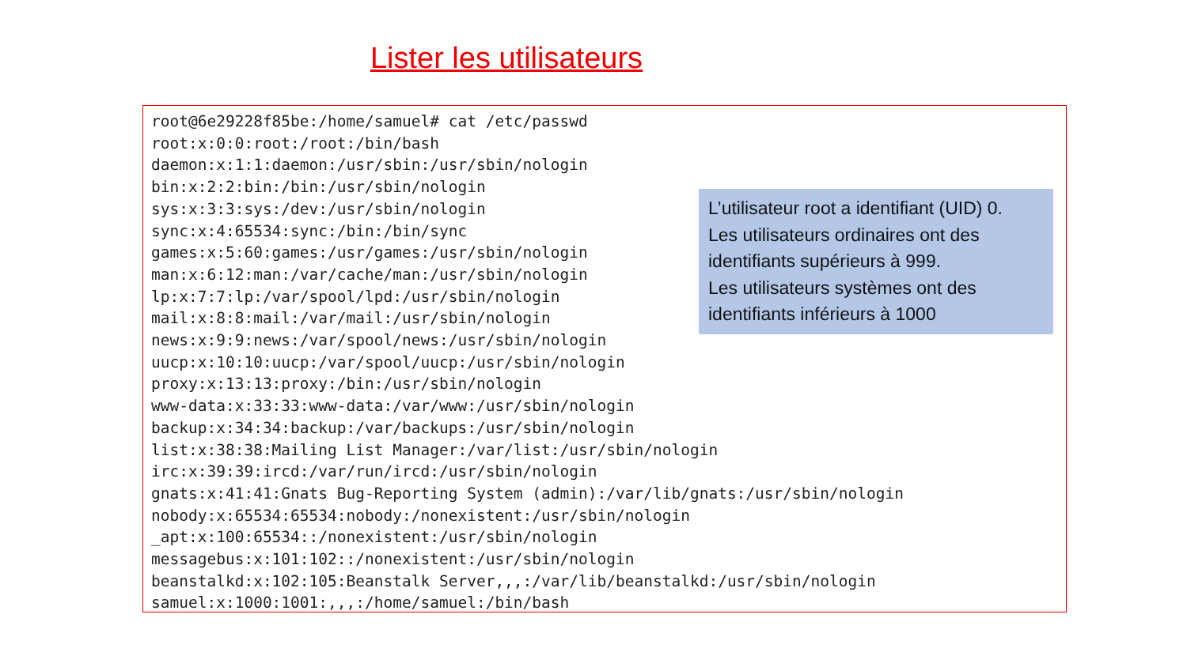Lister les utilisateurs
root@6e29228f85be:/home/samuel# cat /etc/passwd
root:x:0:0:root:/root:/bin/bash
daemon:x:1:1:daemon:/usr/sbin:/usr/sbin/nologin
bin:x:2:2:bin:/bin:/usr/sbin/nologin
sys:x:3:3:sys:/dev:/usr/sbin/nologin
sync:x:4:65534:sync:/bin:/bin/sync
games:x:5:60:games:/usr/games:/usr/sbin/nologin
man:x:6:12:man:/var/cache/man:/usr/sbin/nologin
lp:x:7:7:lp:/var/spool/lpd:/usr/sbin/nologin
mail:x:8:8:mail:/var/mail:/usr/sbin/nologin
news:x:9:9:news:/var/spool/news:/usr/sbin/nologin
uucp:x:10:10:uucp:/var/spool/uucp:/usr/sbin/nologin
proxy:x:13:13:proxy:/bin:/usr/sbin/nologin
www-data:x:33:33:www-data:/var/www:/usr/sbin/nologin
backup:x:34:34:backup:/var/backups:/usr/sbin/nologin
list:x:38:38:Mailing List Manager:/var/list:/usr/sbin/nologin
irc:x:39:39:ircd:/var/run/ircd:/usr/sbin/nologin
gnats:x:41:41:Gnats Bug-Reporting System (admin):/var/lib/gnats:/usr/sbin/nologin
nobody:x:65534:65534:nobody:/nonexistent:/usr/sbin/nologin
_apt:x:100:65534::/nonexistent:/usr/sbin/nologin
messagebus:x:101:102::/nonexistent:/usr/sbin/nologin
beanstalkd:x:102:105:Beanstalk Server,,,:/var/lib/beanstalkd:/usr/sbin/nologin
samuel:x:1000:1001:,,,:/home/samuel:/bin/bash
L’utilisateur root a identifiant (UID) 0.
Les utilisateurs ordinaires ont des identifiants supérieurs à 999.
Les utilisateurs systèmes ont des identifiants inférieurs à 1000